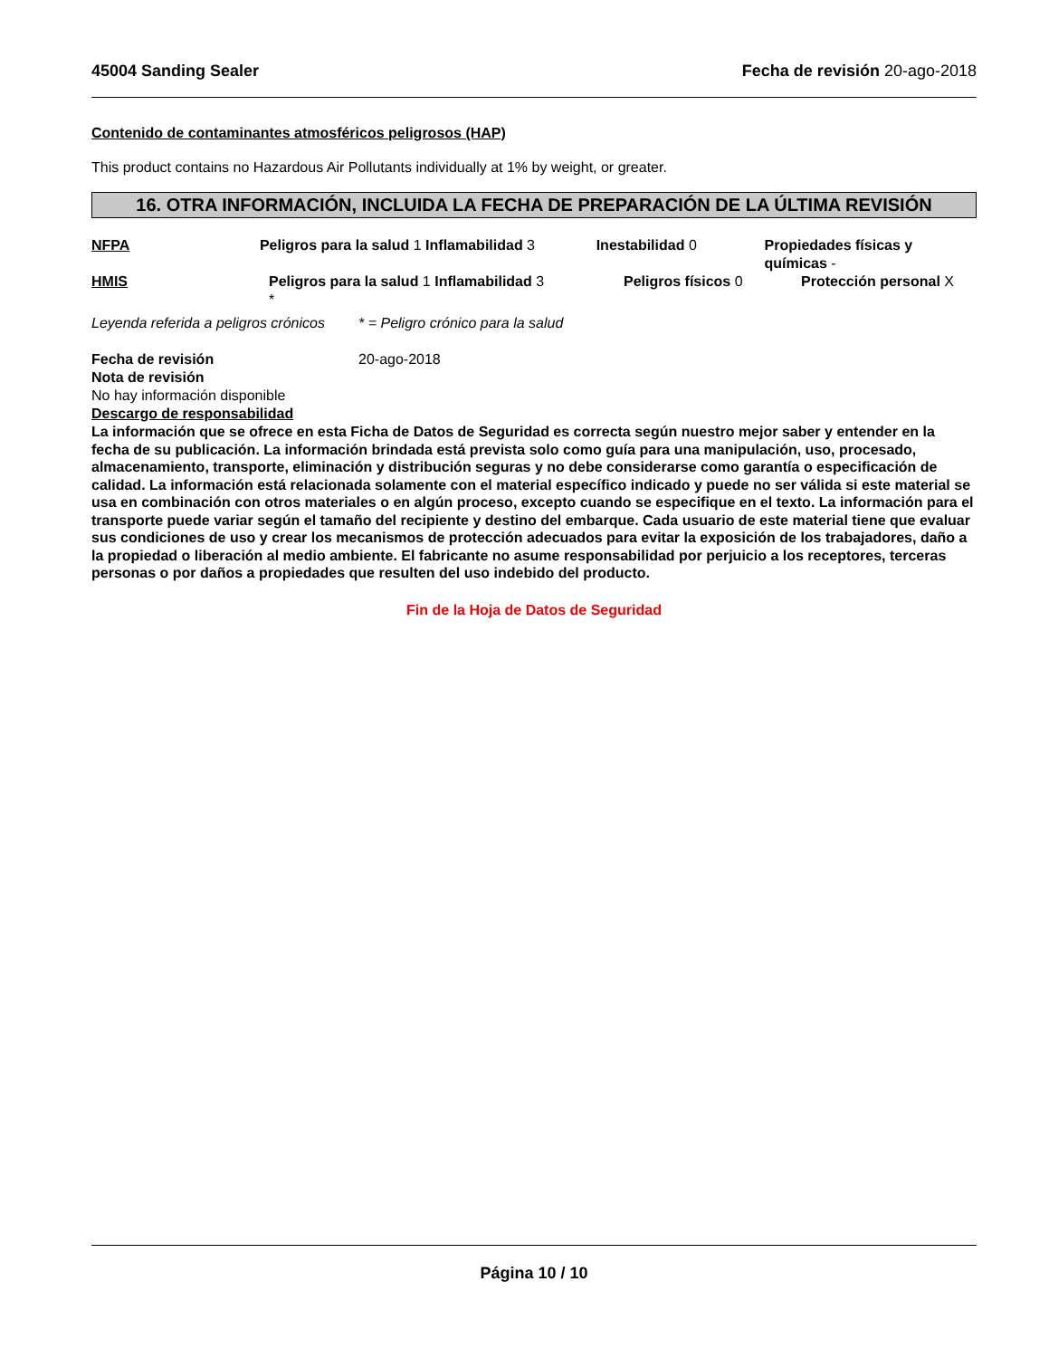45004 Sanding Sealer Fecha de revisión 20-ago-2018
Contenido de contaminantes atmosféricos peligrosos (HAP)
This product contains no Hazardous Air Pollutants individually at 1% by weight, or greater.
16. OTRA INFORMACIÓN, INCLUIDA LA FECHA DE PREPARACIÓN DE LA ÚLTIMA REVISIÓN
NFPA Peligros para la salud 1 Inflamabilidad 3
Inestabilidad 0 Propiedades físicas y químicas -
HMIS Peligros para la salud 1 Inflamabilidad 3
*
Peligros físicos 0 Protección personal X
Leyenda referida a peligros crónicos
* = Peligro crónico para la salud
Fecha de revisión 20-ago-2018
Nota de revisión
No hay información disponible
Descargo de responsabilidad
La información que se ofrece en esta Ficha de Datos de Seguridad es correcta según nuestro mejor saber y entender en la fecha de su publicación. La información brindada está prevista solo como guía para una manipulación, uso, procesado, almacenamiento, transporte, eliminación y distribución seguras y no debe considerarse como garantía o especificación de calidad. La información está relacionada solamente con el material específico indicado y puede no ser válida si este material se usa en combinación con otros materiales o en algún proceso, excepto cuando se especifique en el texto. La información para el transporte puede variar según el tamaño del recipiente y destino del embarque. Cada usuario de este material tiene que evaluar sus condiciones de uso y crear los mecanismos de protección adecuados para evitar la exposición de los trabajadores, daño a la propiedad o liberación al medio ambiente. El fabricante no asume responsabilidad por perjuicio a los receptores, terceras personas o por daños a propiedades que resulten del uso indebido del producto.
Fin de la Hoja de Datos de Seguridad
Página 10 / 10